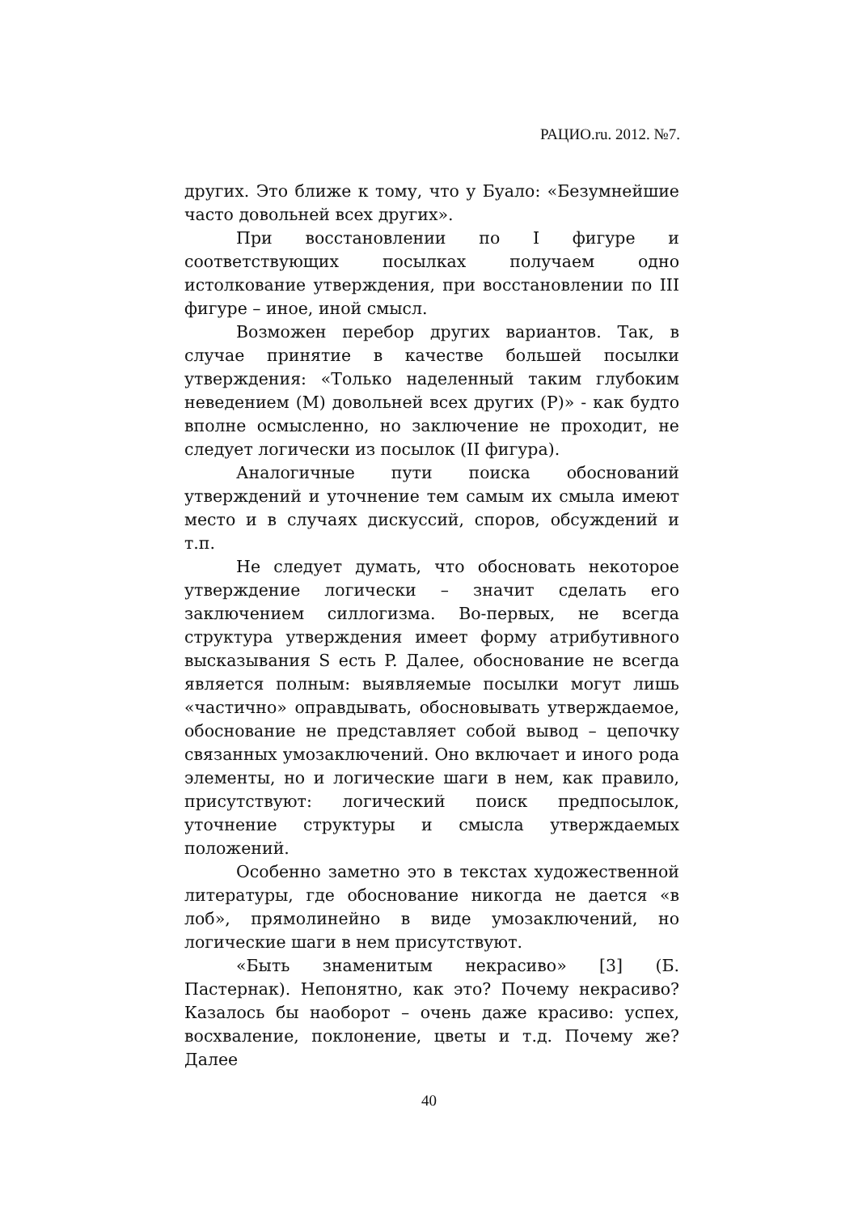РАЦИО.ru. 2012. №7.
других. Это ближе к тому, что у Буало: «Безумнейшие часто довольней всех других».
При восстановлении по I фигуре и соответствующих посылках получаем одно истолкование утверждения, при восстановлении по III фигуре – иное, иной смысл.
Возможен перебор других вариантов. Так, в случае принятие в качестве большей посылки утверждения: «Только наделенный таким глубоким неведением (М) довольней всех других (Р)» - как будто вполне осмысленно, но заключение не проходит, не следует логически из посылок (II фигура).
Аналогичные пути поиска обоснований утверждений и уточнение тем самым их смыла имеют место и в случаях дискуссий, споров, обсуждений и т.п.
Не следует думать, что обосновать некоторое утверждение логически – значит сделать его заключением силлогизма. Во-первых, не всегда структура утверждения имеет форму атрибутивного высказывания S есть P. Далее, обоснование не всегда является полным: выявляемые посылки могут лишь «частично» оправдывать, обосновывать утверждаемое, обоснование не представляет собой вывод – цепочку связанных умозаключений. Оно включает и иного рода элементы, но и логические шаги в нем, как правило, присутствуют: логический поиск предпосылок, уточнение структуры и смысла утверждаемых положений.
Особенно заметно это в текстах художественной литературы, где обоснование никогда не дается «в лоб», прямолинейно в виде умозаключений, но логические шаги в нем присутствуют.
«Быть знаменитым некрасиво» [3] (Б. Пастернак). Непонятно, как это? Почему некрасиво? Казалось бы наоборот – очень даже красиво: успех, восхваление, поклонение, цветы и т.д. Почему же? Далее
40